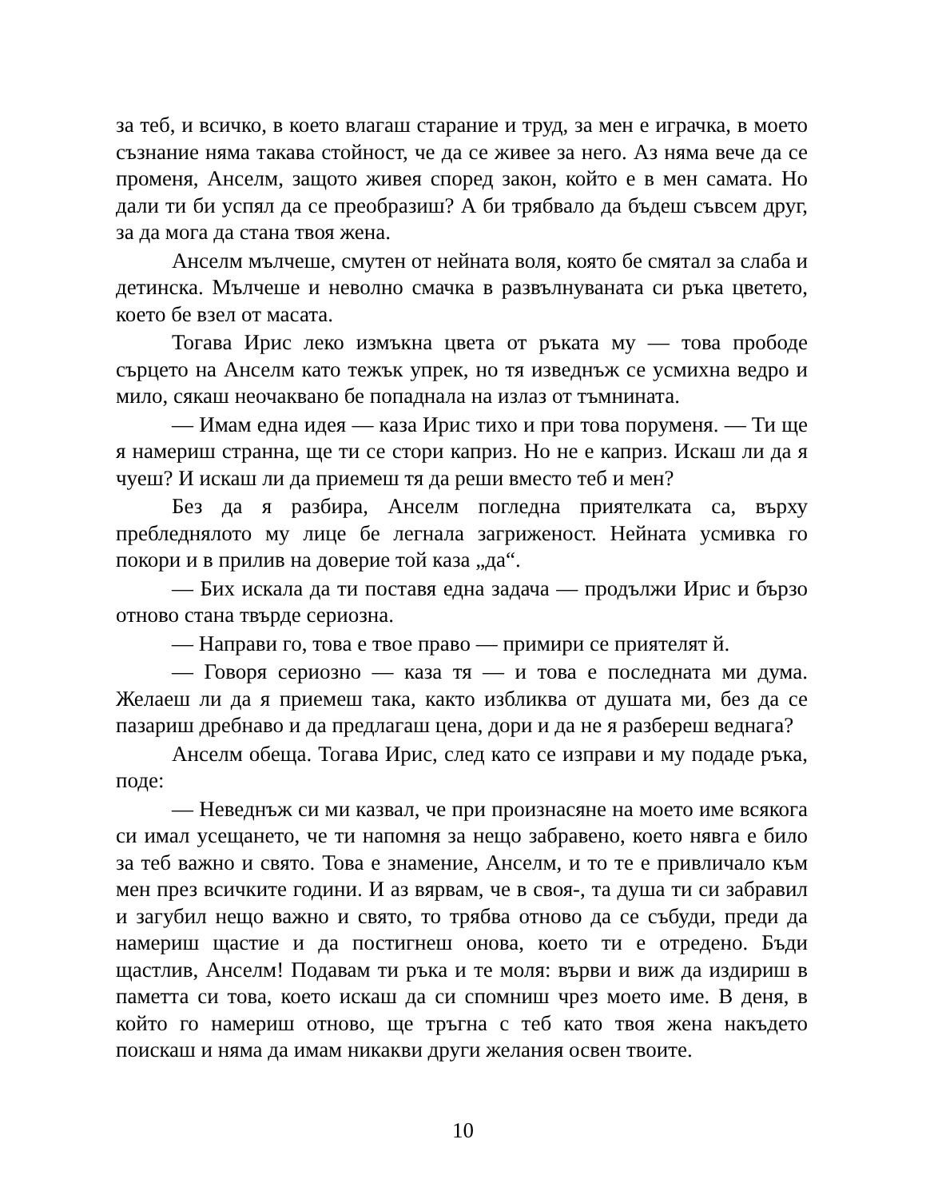за теб, и всичко, в което влагаш старание и труд, за мен е играчка, в моето съзнание няма такава стойност, че да се живее за него. Аз няма вече да се променя, Анселм, защото живея според закон, който е в мен самата. Но дали ти би успял да се преобразиш? А би трябвало да бъдеш съвсем друг, за да мога да стана твоя жена.
Анселм мълчеше, смутен от нейната воля, която бе смятал за слаба и детинска. Мълчеше и неволно смачка в развълнуваната си ръка цветето, което бе взел от масата.
Тогава Ирис леко измъкна цвета от ръката му — това прободе сърцето на Анселм като тежък упрек, но тя изведнъж се усмихна ведро и мило, сякаш неочаквано бе попаднала на излаз от тъмнината.
— Имам една идея — каза Ирис тихо и при това поруменя. — Ти ще я намериш странна, ще ти се стори каприз. Но не е каприз. Искаш ли да я чуеш? И искаш ли да приемеш тя да реши вместо теб и мен?
Без да я разбира, Анселм погледна приятелката са, върху пребледнялото му лице бе легнала загриженост. Нейната усмивка го покори и в прилив на доверие той каза „да“.
— Бих искала да ти поставя една задача — продължи Ирис и бързо отново стана твърде сериозна.
— Направи го, това е твое право — примири се приятелят й.
— Говоря сериозно — каза тя — и това е последната ми дума. Желаеш ли да я приемеш така, както избликва от душата ми, без да се пазариш дребнаво и да предлагаш цена, дори и да не я разбереш веднага?
Анселм обеща. Тогава Ирис, след като се изправи и му подаде ръка, поде:
— Неведнъж си ми казвал, че при произнасяне на моето име всякога си имал усещането, че ти напомня за нещо забравено, което нявга е било за теб важно и свято. Това е знамение, Анселм, и то те е привличало към мен през всичките години. И аз вярвам, че в своя-, та душа ти си забравил и загубил нещо важно и свято, то трябва отново да се събуди, преди да намериш щастие и да постигнеш онова, което ти е отредено. Бъди щастлив, Анселм! Подавам ти ръка и те моля: върви и виж да издириш в паметта си това, което искаш да си спомниш чрез моето име. В деня, в който го намериш отново, ще тръгна с теб като твоя жена накъдето поискаш и няма да имам никакви други желания освен твоите.
10